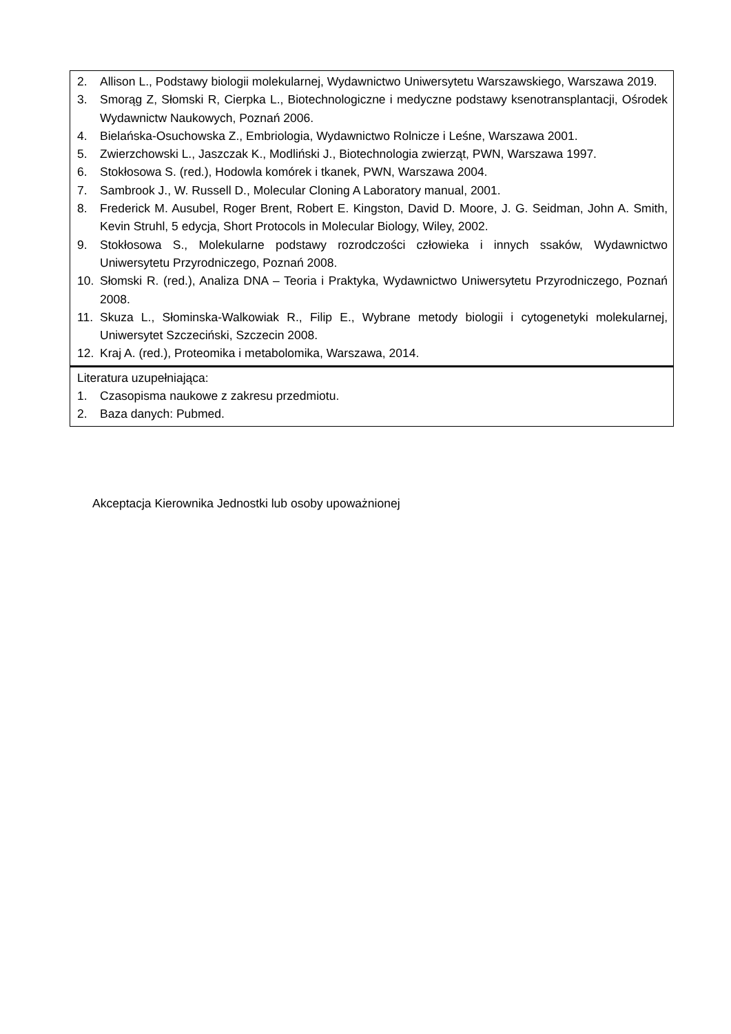| 2. Allison L., Podstawy biologii molekularnej, Wydawnictwo Uniwersytetu Warszawskiego, Warszawa 2019. 3. Smorąg Z, Słomski R, Cierpka L., Biotechnologiczne i medyczne podstawy ksenotransplantacji, Ośrodek Wydawnictw Naukowych, Poznań 2006. 4. Bielańska-Osuchowska Z., Embriologia, Wydawnictwo Rolnicze i Leśne, Warszawa 2001. 5. Zwierzchowski L., Jaszczak K., Modliński J., Biotechnologia zwierząt, PWN, Warszawa 1997. 6. Stokłosowa S. (red.), Hodowla komórek i tkanek, PWN, Warszawa 2004. 7. Sambrook J., W. Russell D., Molecular Cloning A Laboratory manual, 2001. 8. Frederick M. Ausubel, Roger Brent, Robert E. Kingston, David D. Moore, J. G. Seidman, John A. Smith, Kevin Struhl, 5 edycja, Short Protocols in Molecular Biology, Wiley, 2002. 9. Stokłosowa S., Molekularne podstawy rozrodczości człowieka i innych ssaków, Wydawnictwo Uniwersytetu Przyrodniczego, Poznań 2008. 10. Słomski R. (red.), Analiza DNA – Teoria i Praktyka, Wydawnictwo Uniwersytetu Przyrodniczego, Poznań 2008. 11. Skuza L., Słominska-Walkowiak R., Filip E., Wybrane metody biologii i cytogenetyki molekularnej, Uniwersytet Szczeciński, Szczecin 2008. 12. Kraj A. (red.), Proteomika i metabolomika, Warszawa, 2014. |
| Literatura uzupełniająca: 1. Czasopisma naukowe z zakresu przedmiotu. 2. Baza danych: Pubmed. |
Akceptacja Kierownika Jednostki lub osoby upoważnionej